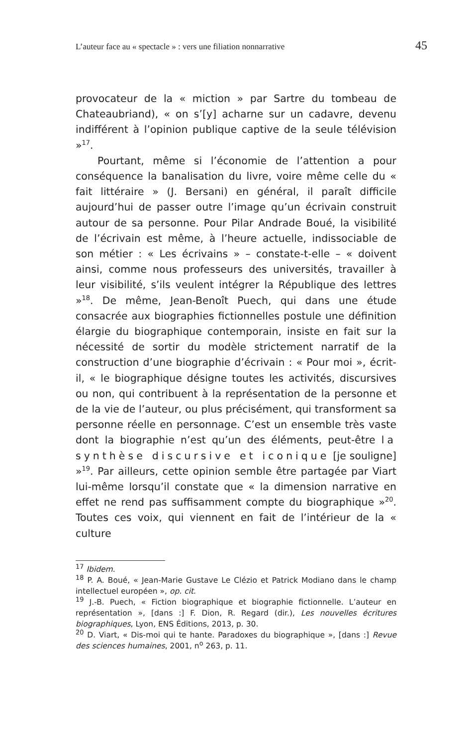L’auteur face au « spectacle » : vers une filiation nonnarrative 45
provocateur de la « miction » par Sartre du tombeau de Chateaubriand), « on s’[y] acharne sur un cadavre, devenu indifférent à l’opinion publique captive de la seule télévision »<sup>17</sup>.
Pourtant, même si l’économie de l’attention a pour conséquence la banalisation du livre, voire même celle du « fait littéraire » (J. Bersani) en général, il paraît difficile aujourd’hui de passer outre l’image qu’un écrivain construit autour de sa personne. Pour Pilar Andrade Boué, la visibilité de l’écrivain est même, à l’heure actuelle, indissociable de son métier : « Les écrivains » – constate-t-elle – « doivent ainsi, comme nous professeurs des universités, travailler à leur visibilité, s’ils veulent intégrer la République des lettres »<sup>18</sup>. De même, Jean-Benoît Puech, qui dans une étude consacrée aux biographies fictionnelles postule une définition élargie du biographique contemporain, insiste en fait sur la nécessité de sortir du modèle strictement narratif de la construction d’une biographie d’écrivain : « Pour moi », écrit-il, « le biographique désigne toutes les activités, discursives ou non, qui contribuent à la représentation de la personne et de la vie de l’auteur, ou plus précisément, qui transforment sa personne réelle en personnage. C’est un ensemble très vaste dont la biographie n’est qu’un des éléments, peut-être la synthèse discursive et iconique [je souligne] »<sup>19</sup>. Par ailleurs, cette opinion semble être partagée par Viart lui-même lorsqu’il constate que « la dimension narrative en effet ne rend pas suffisamment compte du biographique »<sup>20</sup>. Toutes ces voix, qui viennent en fait de l’intérieur de la « culture
<sup>17</sup> Ibidem.
<sup>18</sup> P. A. Boué, « Jean-Marie Gustave Le Clézio et Patrick Modiano dans le champ intellectuel européen », op. cit.
<sup>19</sup> J.-B. Puech, « Fiction biographique et biographie fictionnelle. L’auteur en représentation », [dans :] F. Dion, R. Regard (dir.), Les nouvelles écritures biographiques, Lyon, ENS Éditions, 2013, p. 30.
<sup>20</sup> D. Viart, « Dis-moi qui te hante. Paradoxes du biographique », [dans :] Revue des sciences humaines, 2001, n<sup>o</sup> 263, p. 11.